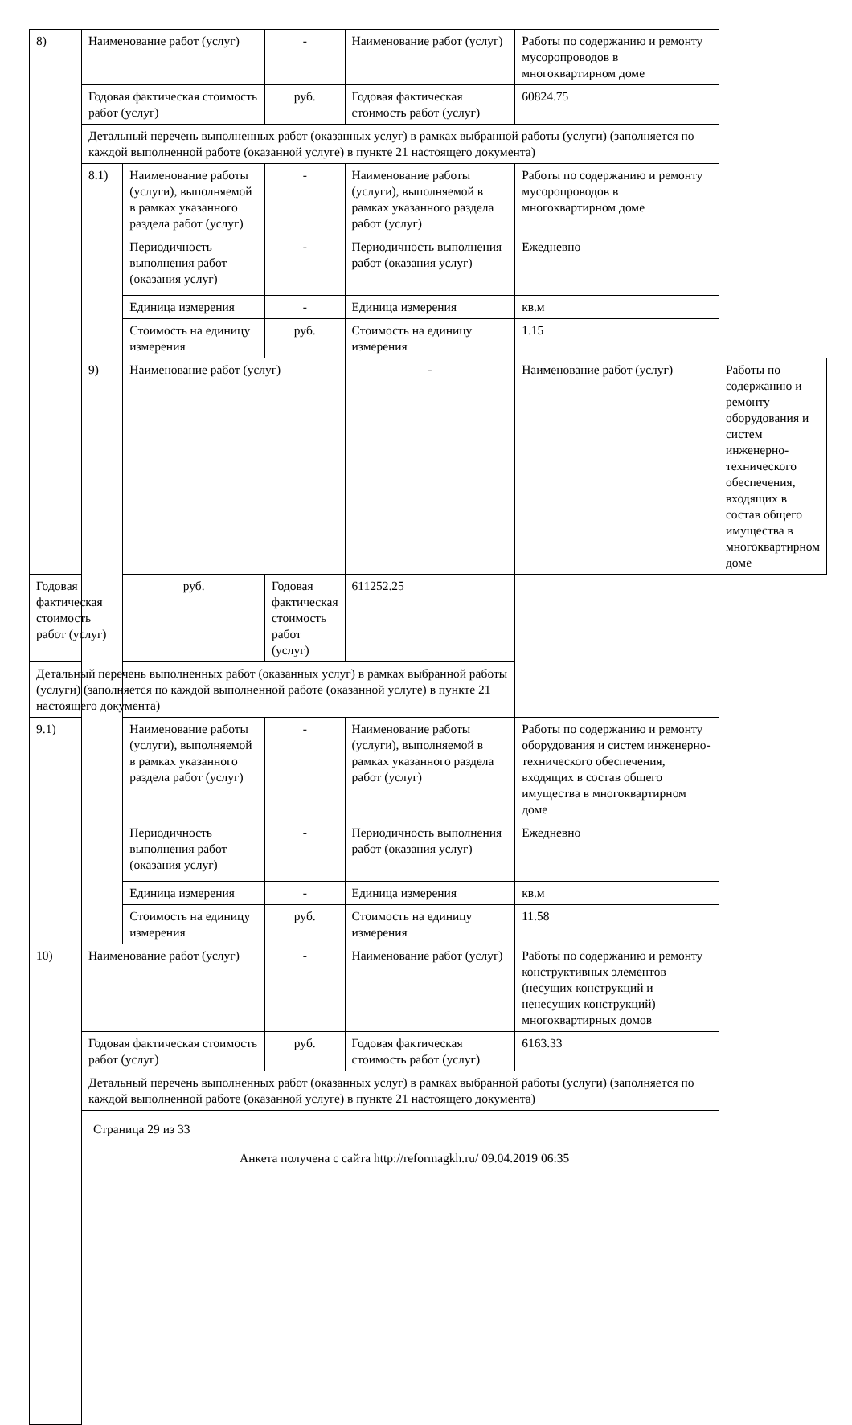| 8) | Наименование работ (услуг) | | - | Наименование работ (услуг) | Работы по содержанию и ремонту мусоропроводов в многоквартирном доме | |
| | Годовая фактическая стоимость работ (услуг) | | руб. | Годовая фактическая стоимость работ (услуг) | 60824.75 | |
| | Детальный перечень выполненных работ (оказанных услуг) в рамках выбранной работы (услуги) (заполняется по каждой выполненной работе (оказанной услуге) в пункте 21 настоящего документа) | | | | | |
| | 8.1) | Наименование работы (услуги), выполняемой в рамках указанного раздела работ (услуг) | - | Наименование работы (услуги), выполняемой в рамках указанного раздела работ (услуг) | Работы по содержанию и ремонту мусоропроводов в многоквартирном доме | |
| | | Периодичность выполнения работ (оказания услуг) | - | Периодичность выполнения работ (оказания услуг) | Ежедневно | |
| | | Единица измерения | - | Единица измерения | кв.м | |
| | | Стоимость на единицу измерения | руб. | Стоимость на единицу измерения | 1.15 | |
| | 9) | Наименование работ (услуг) | | - | Наименование работ (услуг) | Работы по содержанию и ремонту оборудования и систем инженерно-технического обеспечения, входящих в состав общего имущества в многоквартирном доме |
| Годовая фактическая стоимость работ (услуг) | | руб. | Годовая фактическая стоимость работ (услуг) | 611252.25 | | |
| Детальный перечень выполненных работ (оказанных услуг) в рамках выбранной работы (услуги) (заполняется по каждой выполненной работе (оказанной услуге) в пункте 21 настоящего документа) | | | | | | |
| 9.1) | | Наименование работы (услуги), выполняемой в рамках указанного раздела работ (услуг) | - | Наименование работы (услуги), выполняемой в рамках указанного раздела работ (услуг) | Работы по содержанию и ремонту оборудования и систем инженерно-технического обеспечения, входящих в состав общего имущества в многоквартирном доме | |
| | | Периодичность выполнения работ (оказания услуг) | - | Периодичность выполнения работ (оказания услуг) | Ежедневно | |
| | | Единица измерения | - | Единица измерения | кв.м | |
| | | Стоимость на единицу измерения | руб. | Стоимость на единицу измерения | 11.58 | |
| 10) | Наименование работ (услуг) | | - | Наименование работ (услуг) | Работы по содержанию и ремонту конструктивных элементов (несущих конструкций и ненесущих конструкций) многоквартирных домов | |
| | Годовая фактическая стоимость работ (услуг) | | руб. | Годовая фактическая стоимость работ (услуг) | 6163.33 | |
| | Детальный перечень выполненных работ (оказанных услуг) в рамках выбранной работы (услуги) (заполняется по каждой выполненной работе (оказанной услуге) в пункте 21 настоящего документа) | | | | | |
Страница 29 из 33
Анкета получена с сайта http://reformagkh.ru/ 09.04.2019 06:35